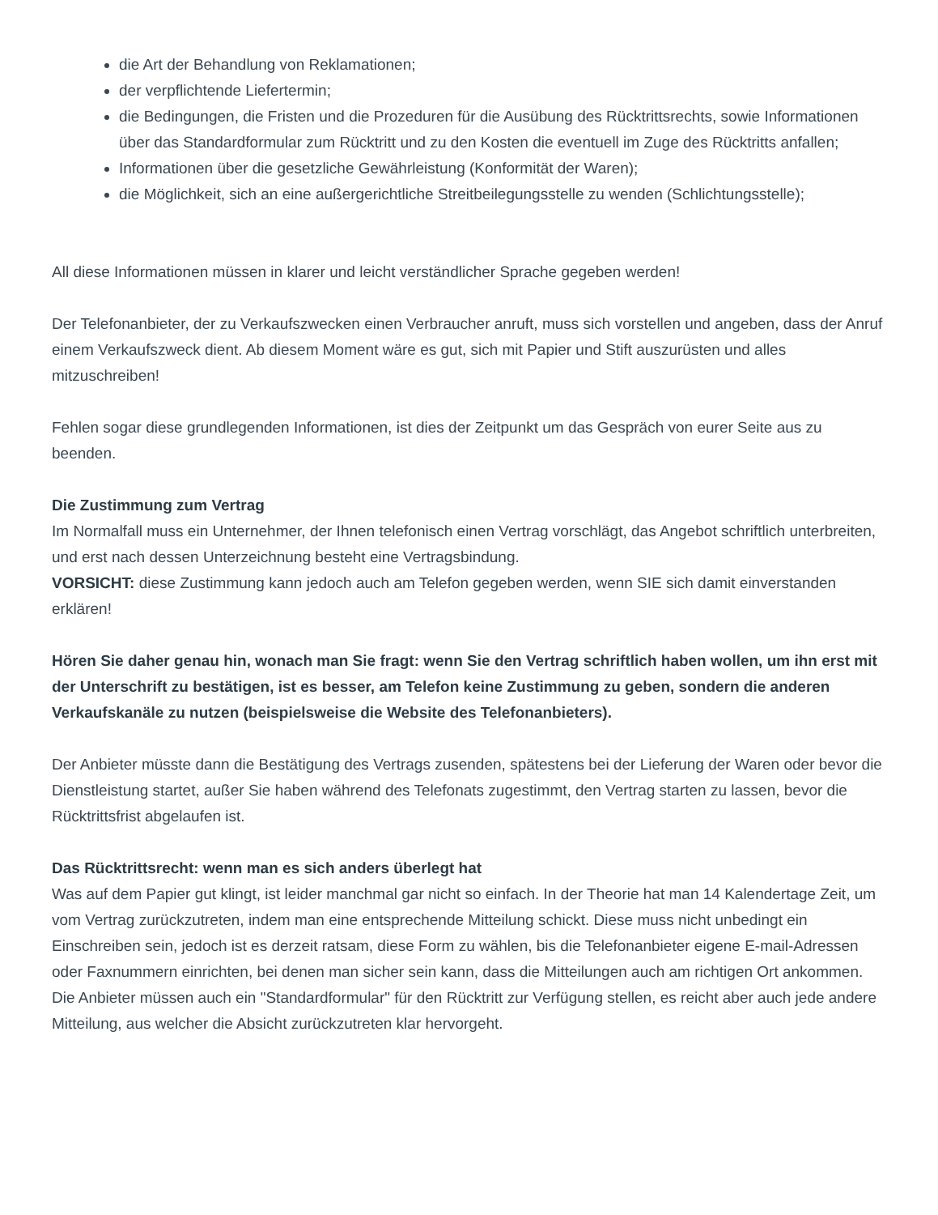die Art der Behandlung von Reklamationen;
der verpflichtende Liefertermin;
die Bedingungen, die Fristen und die Prozeduren für die Ausübung des Rücktrittsrechts, sowie Informationen über das Standardformular zum Rücktritt und zu den Kosten die eventuell im Zuge des Rücktritts anfallen;
Informationen über die gesetzliche Gewährleistung (Konformität der Waren);
die Möglichkeit, sich an eine außergerichtliche Streitbeilegungsstelle zu wenden (Schlichtungsstelle);
All diese Informationen müssen in klarer und leicht verständlicher Sprache gegeben werden!
Der Telefonanbieter, der zu Verkaufszwecken einen Verbraucher anruft, muss sich vorstellen und angeben, dass der Anruf einem Verkaufszweck dient. Ab diesem Moment wäre es gut, sich mit Papier und Stift auszurüsten und alles mitzuschreiben!
Fehlen sogar diese grundlegenden Informationen, ist dies der Zeitpunkt um das Gespräch von eurer Seite aus zu beenden.
Die Zustimmung zum Vertrag
Im Normalfall muss ein Unternehmer, der Ihnen telefonisch einen Vertrag vorschlägt, das Angebot schriftlich unterbreiten, und erst nach dessen Unterzeichnung besteht eine Vertragsbindung.
VORSICHT: diese Zustimmung kann jedoch auch am Telefon gegeben werden, wenn SIE sich damit einverstanden erklären!
Hören Sie daher genau hin, wonach man Sie fragt: wenn Sie den Vertrag schriftlich haben wollen, um ihn erst mit der Unterschrift zu bestätigen, ist es besser, am Telefon keine Zustimmung zu geben, sondern die anderen Verkaufskanäle zu nutzen (beispielsweise die Website des Telefonanbieters).
Der Anbieter müsste dann die Bestätigung des Vertrags zusenden, spätestens bei der Lieferung der Waren oder bevor die Dienstleistung startet, außer Sie haben während des Telefonats zugestimmt, den Vertrag starten zu lassen, bevor die Rücktrittsfrist abgelaufen ist.
Das Rücktrittsrecht: wenn man es sich anders überlegt hat
Was auf dem Papier gut klingt, ist leider manchmal gar nicht so einfach. In der Theorie hat man 14 Kalendertage Zeit, um vom Vertrag zurückzutreten, indem man eine entsprechende Mitteilung schickt. Diese muss nicht unbedingt ein Einschreiben sein, jedoch ist es derzeit ratsam, diese Form zu wählen, bis die Telefonanbieter eigene E-mail-Adressen oder Faxnummern einrichten, bei denen man sicher sein kann, dass die Mitteilungen auch am richtigen Ort ankommen.
Die Anbieter müssen auch ein "Standardformular" für den Rücktritt zur Verfügung stellen, es reicht aber auch jede andere Mitteilung, aus welcher die Absicht zurückzutreten klar hervorgeht.